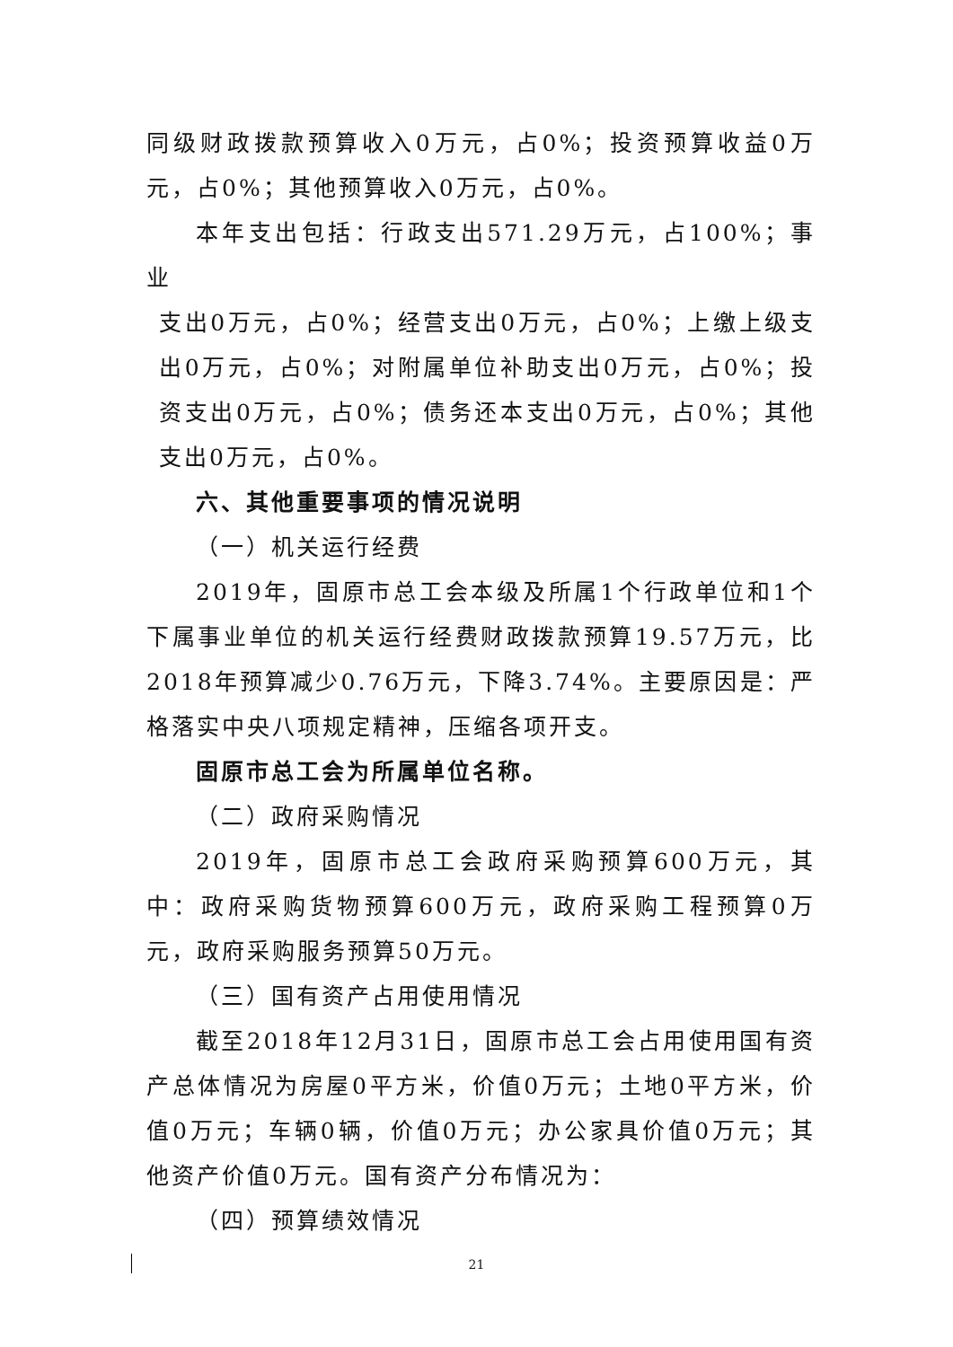同级财政拨款预算收入0万元，占0%；投资预算收益0万元，占0%；其他预算收入0万元，占0%。
本年支出包括：行政支出571.29万元，占100%；事业
支出0万元，占0%；经营支出0万元，占0%；上缴上级支出0万元，占0%；对附属单位补助支出0万元，占0%；投资支出0万元，占0%；债务还本支出0万元，占0%；其他支出0万元，占0%。
六、其他重要事项的情况说明
（一）机关运行经费
2019年，固原市总工会本级及所属1个行政单位和1个下属事业单位的机关运行经费财政拨款预算19.57万元，比2018年预算减少0.76万元，下降3.74%。主要原因是：严格落实中央八项规定精神，压缩各项开支。
固原市总工会为所属单位名称。
（二）政府采购情况
2019年，固原市总工会政府采购预算600万元，其中：政府采购货物预算600万元，政府采购工程预算0万元，政府采购服务预算50万元。
（三）国有资产占用使用情况
截至2018年12月31日，固原市总工会占用使用国有资产总体情况为房屋0平方米，价值0万元；土地0平方米，价值0万元；车辆0辆，价值0万元；办公家具价值0万元；其他资产价值0万元。国有资产分布情况为：
（四）预算绩效情况
21